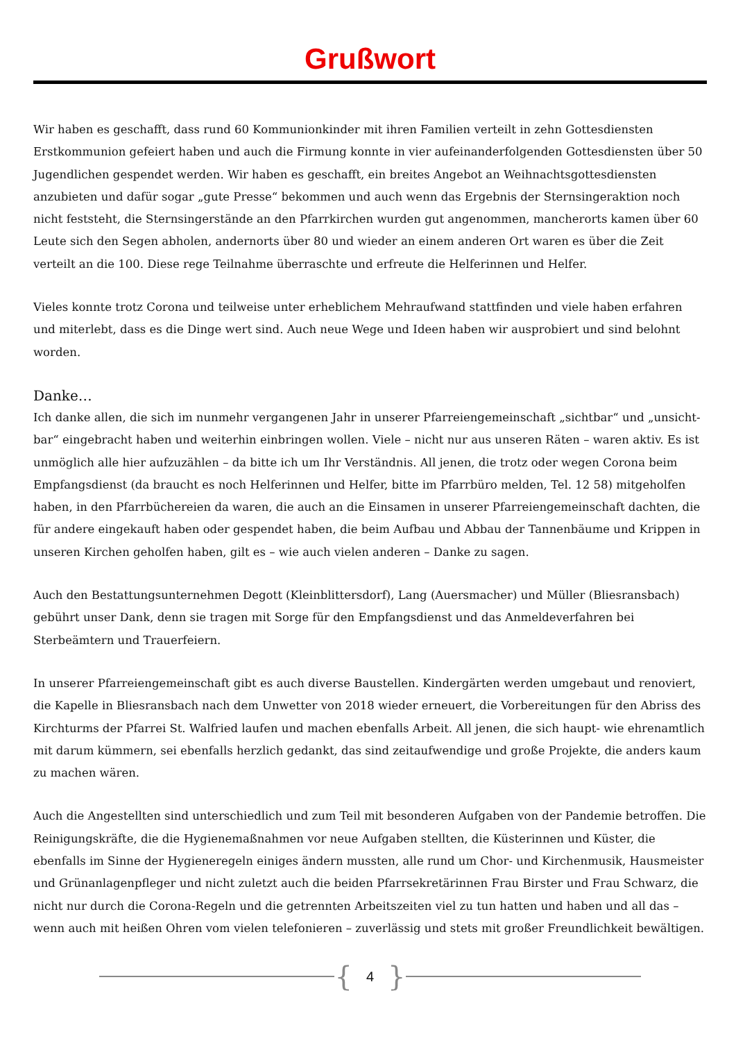Grußwort
Wir haben es geschafft, dass rund 60 Kommunionkinder mit ihren Familien verteilt in zehn Gottesdiensten Erstkommunion gefeiert haben und auch die Firmung konnte in vier aufeinanderfolgenden Gottesdiensten über 50 Jugendlichen gespendet werden. Wir haben es geschafft, ein breites Angebot an Weihnachtsgottes­diensten anzubieten und dafür sogar „gute Presse“ bekommen und auch wenn das Ergebnis der Sternsingerak­tion noch nicht feststeht, die Sternsingerstände an den Pfarrkirchen wurden gut angenommen, mancherorts ka­men über 60 Leute sich den Segen abholen, andernorts über 80 und wieder an einem anderen Ort waren es über die Zeit verteilt an die 100. Diese rege Teilnahme überraschte und erfreute die Helferinnen und Helfer.
Vieles konnte trotz Corona und teilweise unter erheblichem Mehraufwand stattfinden und viele haben erfahren und miterlebt, dass es die Dinge wert sind. Auch neue Wege und Ideen haben wir ausprobiert und sind belohnt worden.
Danke…
Ich danke allen, die sich im nunmehr vergangenen Jahr in unserer Pfarreiengemeinschaft „sichtbar“ und „unsicht­bar“ eingebracht haben und weiterhin einbringen wollen. Viele – nicht nur aus unseren Räten – waren aktiv. Es ist unmöglich alle hier aufzuzählen – da bitte ich um Ihr Verständnis. All jenen, die trotz oder wegen Corona beim Empfangsdienst (da braucht es noch Helferinnen und Helfer, bitte im Pfarrbüro melden, Tel. 12 58) mitgehol­fen haben, in den Pfarrbüchereien da waren, die auch an die Einsamen in unserer Pfarreiengemeinschaft dach­ten, die für andere eingekauft haben oder gespendet haben, die beim Aufbau und Abbau der Tannenbäume und Krippen in unseren Kirchen geholfen haben, gilt es – wie auch vielen anderen – Danke zu sagen.
Auch den Bestattungsunternehmen Degott (Kleinblittersdorf), Lang (Auersmacher) und Müller (Bliesrans­bach) gebührt unser Dank, denn sie tragen mit Sorge für den Empfangsdienst und das Anmeldeverfahren bei Sterbeämtern und Trauerfeiern.
In unserer Pfarreiengemeinschaft gibt es auch diverse Baustellen. Kindergärten werden umgebaut und reno­viert, die Kapelle in Bliesransbach nach dem Unwetter von 2018 wieder erneuert, die Vorbereitungen für den Abriss des Kirchturms der Pfarrei St. Walfried laufen und machen ebenfalls Arbeit. All jenen, die sich haupt- wie ehrenamtlich mit darum kümmern, sei ebenfalls herzlich gedankt, das sind zeitaufwendige und große Projekte, die anders kaum zu machen wären.
Auch die Angestellten sind unterschiedlich und zum Teil mit besonderen Aufgaben von der Pandemie betrof­fen. Die Reinigungskräfte, die die Hygienemaßnahmen vor neue Aufgaben stellten, die Küsterinnen und Küs­ter, die ebenfalls im Sinne der Hygieneregeln einiges ändern mussten, alle rund um Chor- und Kirchenmusik, Hausmeister und Grünanlagenpfleger und nicht zuletzt auch die beiden Pfarrsekretärinnen Frau Birster und Frau Schwarz, die nicht nur durch die Corona-Regeln und die getrennten Arbeitszeiten viel zu tun hatten und haben und all das – wenn auch mit heißen Ohren vom vielen telefonieren – zuverlässig und stets mit großer Freundlichkeit bewältigen.
{ 4 }